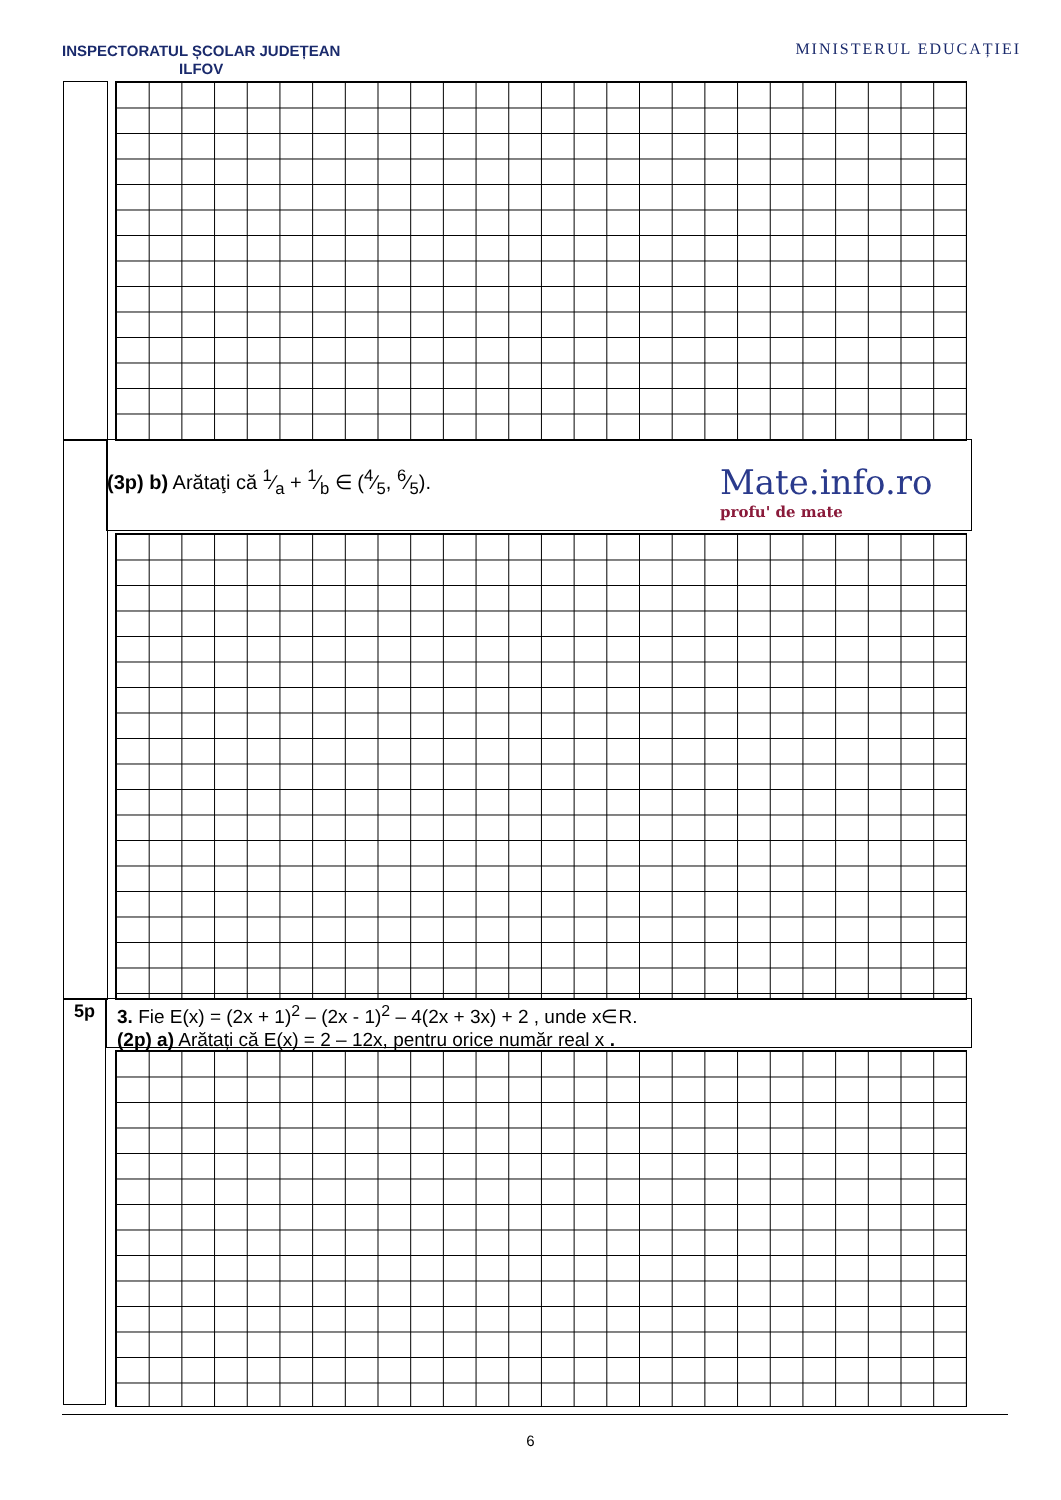INSPECTORATUL ȘCOLAR JUDEȚEAN
ILFOV
MINISTERUL EDUCAȚIEI
(3p) b) Arătaţi că 1⁄a + 1⁄b ∈ (4⁄5, 6⁄5).
Mate.info.ro
profu' de mate
5p
3. Fie E(x) = (2x + 1)<sup>2</sup> – (2x - 1)<sup>2</sup> – 4(2x + 3x) + 2 , unde x∈R.
(2p) a) Arătați că E(x) = 2 – 12x, pentru orice număr real x .
6